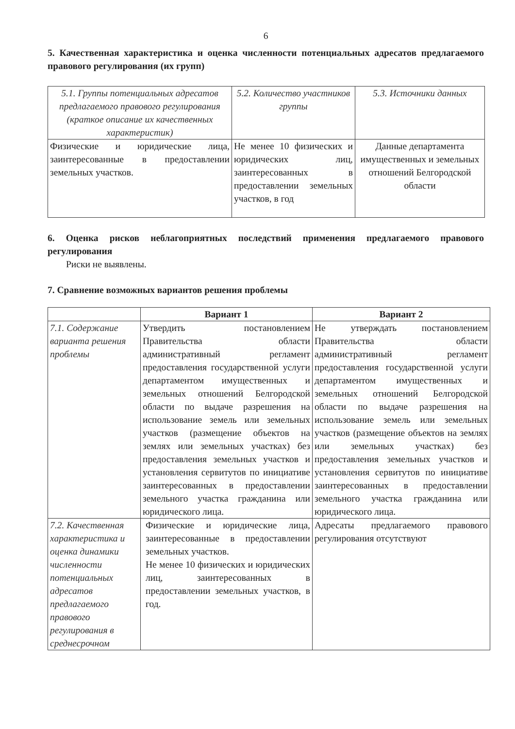6
5. Качественная характеристика и оценка численности потенциальных адресатов предлагаемого правового регулирования (их групп)
| 5.1. Группы потенциальных адресатов предлагаемого правового регулирования (краткое описание их качественных характеристик) | 5.2. Количество участников группы | 5.3. Источники данных |
| Физические и юридические лица, заинтересованные в предоставлении земельных участков. | Не менее 10 физических и юридических лиц, заинтересованных в предоставлении земельных участков, в год | Данные департамента имущественных и земельных отношений Белгородской области |
6. Оценка рисков неблагоприятных последствий применения предлагаемого правового регулирования
Риски не выявлены.
7. Сравнение возможных вариантов решения проблемы
| | Вариант 1 | Вариант 2 |
| --- | --- | --- |
| 7.1. Содержание варианта решения проблемы | Утвердить постановлением Правительства области административный регламент предоставления государственной услуги департаментом имущественных и земельных отношений Белгородской области по выдаче разрешения на использование земель или земельных участков (размещение объектов на землях или земельных участках) без предоставления земельных участков и установления сервитутов по инициативе заинтересованных в предоставлении земельного участка гражданина или юридического лица. | Не утверждать постановлением Правительства области административный регламент предоставления государственной услуги департаментом имущественных и земельных отношений Белгородской области по выдаче разрешения на использование земель или земельных участков (размещение объектов на землях или земельных участках) без предоставления земельных участков и установления сервитутов по инициативе заинтересованных в предоставлении земельного участка гражданина или юридического лица. |
| 7.2. Качественная характеристика и оценка динамики численности потенциальных адресатов предлагаемого правового регулирования в среднесрочном | Физические и юридические лица, заинтересованные в предоставлении земельных участков. Не менее 10 физических и юридических лиц, заинтересованных в предоставлении земельных участков, в год. | Адресаты предлагаемого правового регулирования отсутствуют |